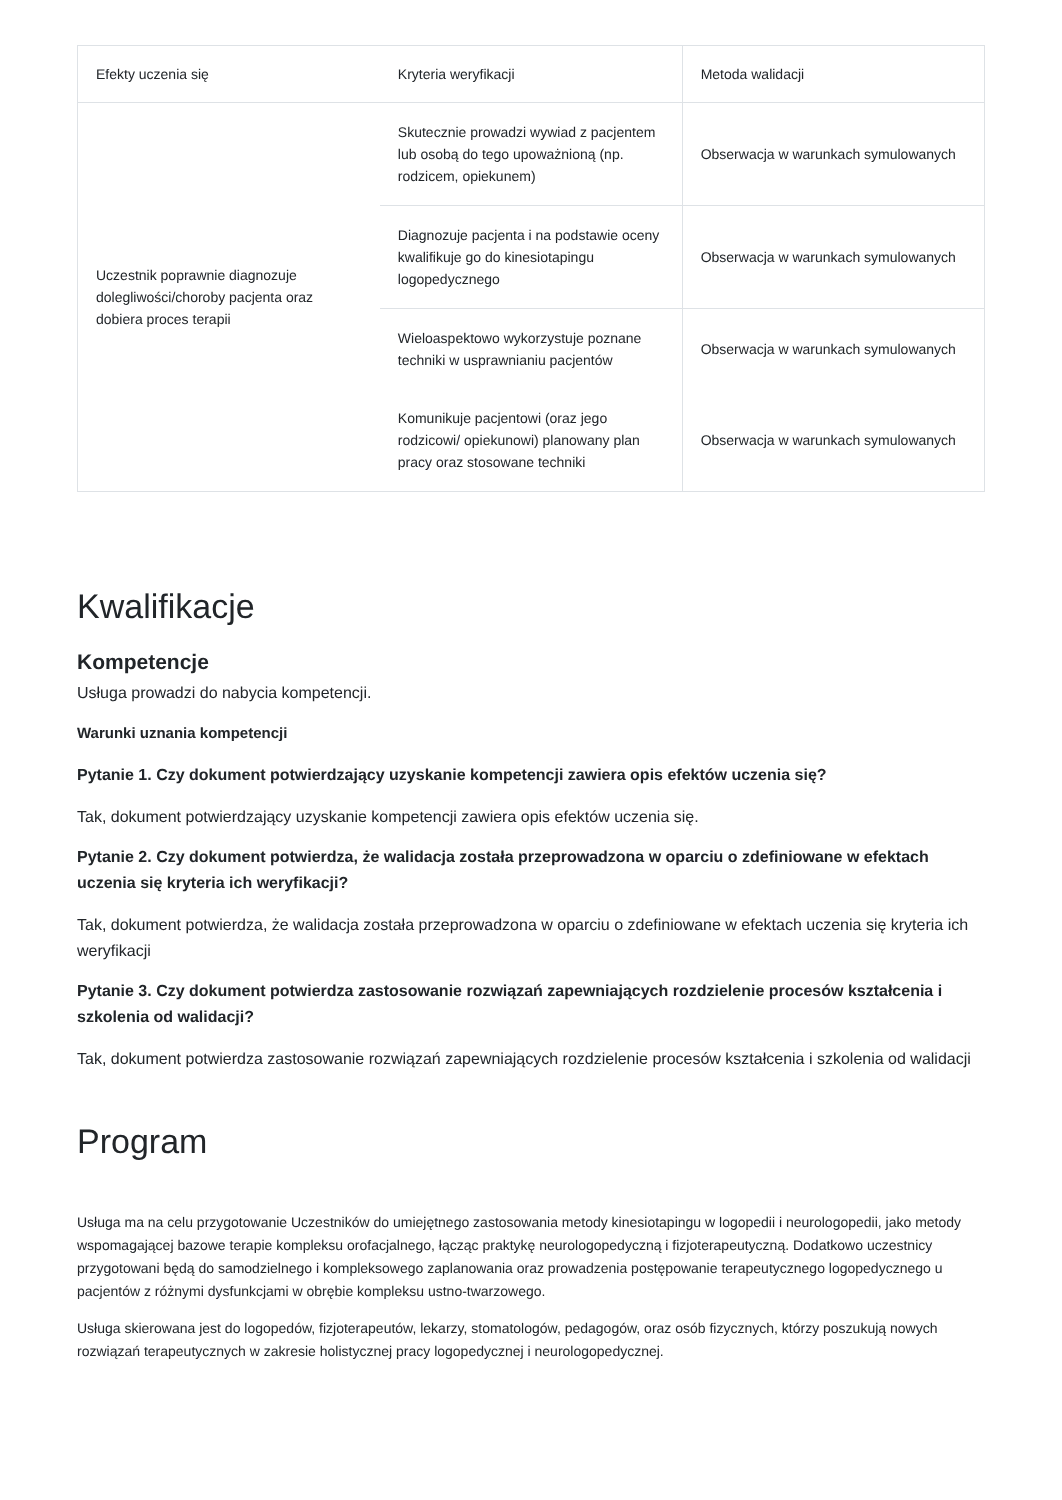| Efekty uczenia się | Kryteria weryfikacji | Metoda walidacji |
| --- | --- | --- |
| Uczestnik poprawnie diagnozuje dolegliwości/choroby pacjenta oraz dobiera proces terapii | Skutecznie prowadzi wywiad z pacjentem lub osobą do tego upoważnioną (np. rodzicem, opiekunem) | Obserwacja w warunkach symulowanych |
| | Diagnozuje pacjenta i na podstawie oceny kwalifikuje go do kinesiotapingu logopedycznego | Obserwacja w warunkach symulowanych |
| | Wieloaspektowo wykorzystuje poznane techniki w usprawnianiu pacjentów | Obserwacja w warunkach symulowanych |
| | Komunikuje pacjentowi (oraz jego rodzicowi/ opiekunowi) planowany plan pracy oraz stosowane techniki | Obserwacja w warunkach symulowanych |
Kwalifikacje
Kompetencje
Usługa prowadzi do nabycia kompetencji.
Warunki uznania kompetencji
Pytanie 1. Czy dokument potwierdzający uzyskanie kompetencji zawiera opis efektów uczenia się?
Tak, dokument potwierdzający uzyskanie kompetencji zawiera opis efektów uczenia się.
Pytanie 2. Czy dokument potwierdza, że walidacja została przeprowadzona w oparciu o zdefiniowane w efektach uczenia się kryteria ich weryfikacji?
Tak, dokument potwierdza, że walidacja została przeprowadzona w oparciu o zdefiniowane w efektach uczenia się kryteria ich weryfikacji
Pytanie 3. Czy dokument potwierdza zastosowanie rozwiązań zapewniających rozdzielenie procesów kształcenia i szkolenia od walidacji?
Tak, dokument potwierdza zastosowanie rozwiązań zapewniających rozdzielenie procesów kształcenia i szkolenia od walidacji
Program
Usługa ma na celu przygotowanie Uczestników do umiejętnego zastosowania metody kinesiotapingu w logopedii i neurologopedii, jako metody wspomagającej bazowe terapie kompleksu orofacjalnego, łącząc praktykę neurologopedyczną i fizjoterapeutyczną. Dodatkowo uczestnicy przygotowani będą do samodzielnego i kompleksowego zaplanowania oraz prowadzenia postępowanie terapeutycznego logopedycznego u pacjentów z różnymi dysfunkcjami w obrębie kompleksu ustno-twarzowego.
Usługa skierowana jest do logopedów, fizjoterapeutów, lekarzy, stomatologów, pedagogów, oraz osób fizycznych, którzy poszukują nowych rozwiązań terapeutycznych w zakresie holistycznej pracy logopedycznej i neurologopedycznej.